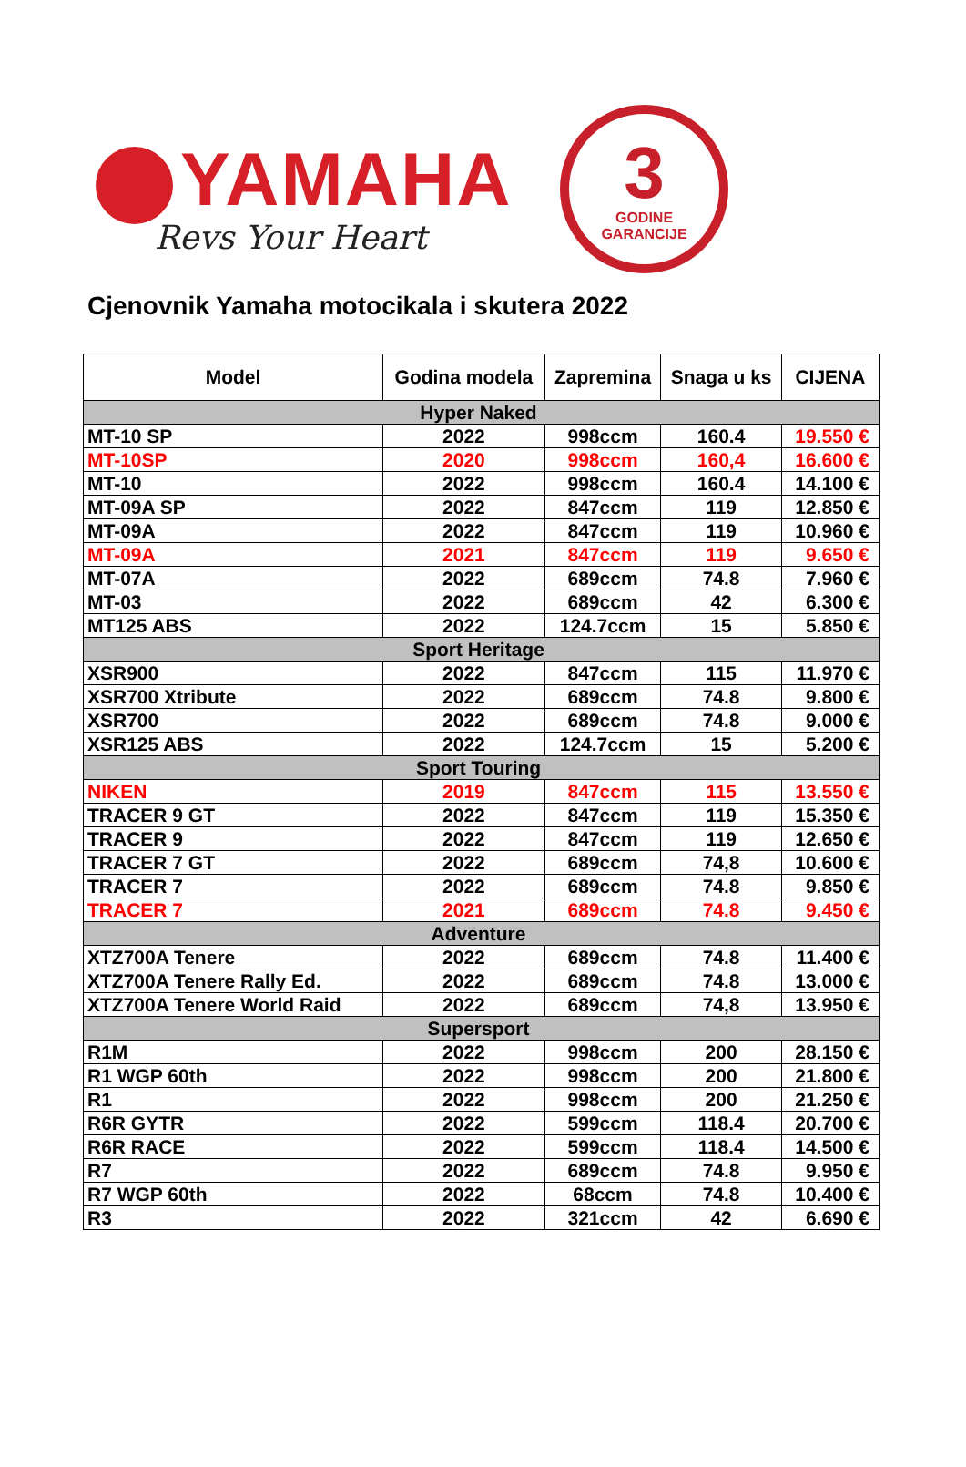YAMAHA
Revs Your Heart
3
GODINE
GARANCIJE
Cjenovnik Yamaha motocikala i skutera 2022
| Model | Godina modela | Zapremina | Snaga u ks | CIJENA |
| --- | --- | --- | --- | --- |
| Hyper Naked | | | | |
| MT-10 SP | 2022 | 998ccm | 160.4 | 19.550 € |
| MT-10SP | 2020 | 998ccm | 160,4 | 16.600 € |
| MT-10 | 2022 | 998ccm | 160.4 | 14.100 € |
| MT-09A SP | 2022 | 847ccm | 119 | 12.850 € |
| MT-09A | 2022 | 847ccm | 119 | 10.960 € |
| MT-09A | 2021 | 847ccm | 119 | 9.650 € |
| MT-07A | 2022 | 689ccm | 74.8 | 7.960 € |
| MT-03 | 2022 | 689ccm | 42 | 6.300 € |
| MT125 ABS | 2022 | 124.7ccm | 15 | 5.850 € |
| Sport Heritage | | | | |
| XSR900 | 2022 | 847ccm | 115 | 11.970 € |
| XSR700 Xtribute | 2022 | 689ccm | 74.8 | 9.800 € |
| XSR700 | 2022 | 689ccm | 74.8 | 9.000 € |
| XSR125 ABS | 2022 | 124.7ccm | 15 | 5.200 € |
| Sport Touring | | | | |
| NIKEN | 2019 | 847ccm | 115 | 13.550 € |
| TRACER 9 GT | 2022 | 847ccm | 119 | 15.350 € |
| TRACER 9 | 2022 | 847ccm | 119 | 12.650 € |
| TRACER 7 GT | 2022 | 689ccm | 74,8 | 10.600 € |
| TRACER 7 | 2022 | 689ccm | 74.8 | 9.850 € |
| TRACER 7 | 2021 | 689ccm | 74.8 | 9.450 € |
| Adventure | | | | |
| XTZ700A Tenere | 2022 | 689ccm | 74.8 | 11.400 € |
| XTZ700A Tenere Rally Ed. | 2022 | 689ccm | 74.8 | 13.000 € |
| XTZ700A Tenere World Raid | 2022 | 689ccm | 74,8 | 13.950 € |
| Supersport | | | | |
| R1M | 2022 | 998ccm | 200 | 28.150 € |
| R1 WGP 60th | 2022 | 998ccm | 200 | 21.800 € |
| R1 | 2022 | 998ccm | 200 | 21.250 € |
| R6R GYTR | 2022 | 599ccm | 118.4 | 20.700 € |
| R6R RACE | 2022 | 599ccm | 118.4 | 14.500 € |
| R7 | 2022 | 689ccm | 74.8 | 9.950 € |
| R7 WGP 60th | 2022 | 68ccm | 74.8 | 10.400 € |
| R3 | 2022 | 321ccm | 42 | 6.690 € |